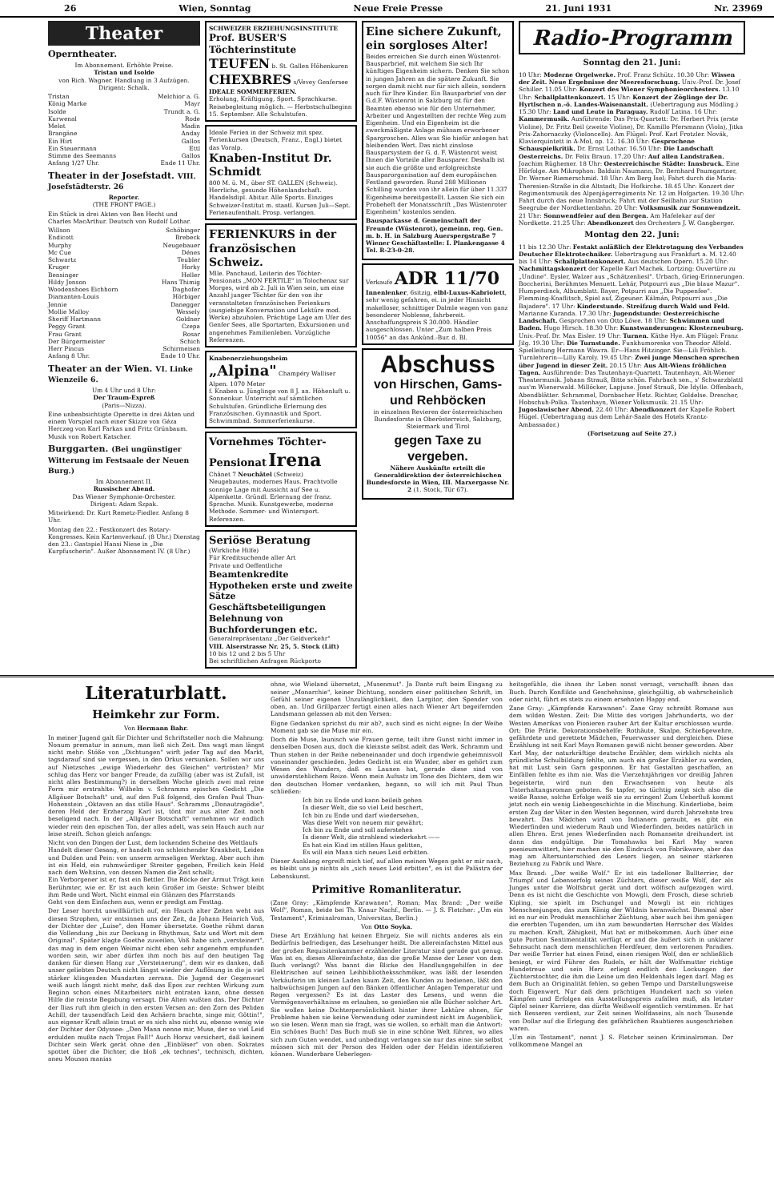26 Wien, Sonntag Neue Freie Presse 21. Juni 1931 Nr. 23969
Theater
Operntheater.
Im Abonnement. Erhöhte Preise.
Tristan und Isolde
von Rich. Wagner. Handlung in 3 Aufzügen.
Dirigent: Schalk.
Tristan Melchior a. G.
König Marke Mayr
Isolde Trundt a. G.
Kurwenal Rode
Melot Madin
Brangäne Anday
Ein Hirt Gallos
Ein Steuermann Ettl
Stimme des Seemanns Gallos
Anfang 1/27 Uhr. Ende 11 Uhr.
Theater in der Josefstadt. VIII. Josefstädterstr. 26
Reporter.
(THE FRONT PAGE.)
Ein Stück in drei Akten von Ben Hecht und Charles MacArthur. Deutsch von Rudolf Lothar.
Willson Schöbinger
Endicott Brebeck
Murphy Neugebauer
Mc Cue Dénes
Schwartz Teubler
Kruger Horky
Bensinger Heller
Hildy Jonson Hans Thimig
Woodenshoes Eichhorn Daghofer
Diamanten-Louis Hörbiger
Jennie Danegger
Mollie Malloy Wessely
Sheriff Hartmann Goldner
Peggy Grant Czepa
Frau Grant Rosar
Der Bürgermeister Schich
Herr Pincus Schirmeisen
Anfang 8 Uhr. Ende 10 Uhr.
Theater an der Wien. VI. Linke Wienzeile 6.
Um 4 Uhr und 8 Uhr:
Der Traum-Expreß
(Paris—Nizza).
Eine unbeabsichtigte Operette in drei Akten und einem Vorspiel nach einer Skizze von Géza Herczeg von Karl Farkas und Fritz Grünbaum. Musik von Robert Katscher.
Burggarten. (Bei ungünstiger Witterung im Festsaale der Neuen Burg.)
Im Abonnement II.
Russischer Abend.
Das Wiener Symphonie-Orchester.
Dirigent: Adam Szpak.
Mitwirkend: Dr. Kurt Remetz-Fiedler. Anfang 8 Uhr.
Montag den 22.: Festkonzert des Rotary-Kongresses. Kein Kartenverkauf. (8 Uhr.) Dienstag den 23.: Gastspiel Hansi Niese in „Die Kurpfuscherin". Außer Abonnement IV. (8 Uhr.)
SCHWEIZER ERZIEHUNGSINSTITUTE
Prof. BUSER'S Töchterinstitute
TEUFEN b. St. Gallen Höhenkuren
CHEXBRES s/Vevey Genfersee
IDEALE SOMMERFERIEN.
Erholung, Kräftigung, Sport. Sprachkurse. Reisebegleitung möglich. — Herbstschulbeginn 15. September. Alle Schulstufen.
Ideale Ferien in der Schweiz mit spez. Ferienkursen (Deutsch, Franz., Engl.) bietet das Voralp.
Knaben-Institut Dr. Schmidt
800 M. ü. M., über ST. GALLEN (Schweiz). Herrliche, gesunde Höhenlandschaft. Handelsdipl. Abitur. Alle Sports. Einziges Schweizer-Institut m. staatl. Kursen Juli—Sept. Ferienaufenthalt. Prosp. verlangen.
FERIENKURS in der französischen Schweiz.
Mlle. Panchaud, Leiterin des Töchter-Pensionats „MON FERTILE" in Tolochenaz sur Morges, wird ab 2. Juli in Wien sein, um eine Anzahl junger Töchter für den von ihr veranstalteten französischen Ferienkurs (ausgiebige Konversation und Lektüre mod. Werke) abzuholen. Prächtige Lage am Ufer des Genfer Sees, alle Sportarten, Exkursionen und angenehmes Familienleben. Vorzügliche Referenzen.
Knabenerziehungsheim
„Alpina" Champéry Walliser Alpen. 1070 Meter
f. Knaben u. Jünglinge von 8 J. an. Höhenluft u. Sonnenkur. Unterricht auf sämtlichen Schulstufen. Gründliche Erlernung des Französischen. Gymnastik und Sport. Schwimmbad. Sommerferienkurse.
Vornehmes Töchter-Pensionat Irena
Chânet 7 Neuchâtel (Schweiz)
Neugebautes, modernes Haus. Prachtvolle sonnige Lage mit Aussicht auf See u. Alpenkette. Gründl. Erlernung der franz. Sprache. Musik. Kunstgewerbe, moderne Methode. Sommer- und Wintersport. Referenzen.
Seriöse Beratung
(Wirkliche Hilfe)
Für Kreditsuchende aller Art
Private und Oeffentliche
Beamtenkredite
Hypotheken erste und zweite Sätze
Geschäftsbeteiligungen
Belehnung von Buchforderungen etc.
Generalrepräsentanz „Der Geldverkehr"
VIII. Alserstrasse Nr. 25, 5. Stock (Lift)
10 bis 12 und 2 bis 5 Uhr
Bei schriftlichen Anfragen Rückporto
Eine sichere Zukunft, ein sorgloses Alter!
Beides erreichen Sie durch einen Wüstenrot-Bausparbrief, mit welchem Sie sich Ihr künftiges Eigenheim sichern. Denken Sie schon in jungen Jahren an die spätere Zukunft. Sie sorgen damit nicht nur für sich allein, sondern auch für Ihre Kinder. Ein Bausparbrief von der G.d.F. Wüstenrot in Salzburg ist für den Beamten ebenso wie für den Unternehmer, Arbeiter und Angestellten der rechte Weg zum Eigenheim. Und ein Eigenheim ist die zweckmäßigste Anlage mühsam erworbener Spargroschen. Alles was Sie hiefür anlegen hat bleibenden Wert. Das nicht zinslose Bausparsystem der G. d. F. Wüstenrot weist Ihnen die Vorteile aller Bausparer. Deshalb ist sie auch die größte und erfolgreichste Bausparorganisation auf dem europäischen Festland geworden. Rund 288 Millionen Schilling wurden von ihr allein für über 11.337 Eigenheime bereitgestellt. Lassen Sie sich ein Probeheft der Monatsschrift „Das Wüstenroter Eigenheim" kostenlos senden.
Bausparkasse d. Gemeinschaft der Freunde (Wüstenrot), gemeinn. reg. Gen. m. b. H. in Salzburg Auerspergstraße 7
Wiener Geschäftsstelle: I. Plankengasse 4 Tel. R-23-0-28.
Verkaufe ADR 11/70
Innenlenker, 6sitzig, elbl-Luxus-Kabriolett, sehr wenig gefahren, ei. in jeder Hinsicht makelloser, schnittiger Dalmle wagen von ganz besonderer Noblesse, fahrbereit. Anschaffungspreis S 30.000. Händler ausgeschlossen. Unter „Zum halben Preis 10056" an das Ankünd.-Bur. d. Bl.
Abschuss
von Hirschen, Gams- und Rehböcken
in einzelnen Revieren der österreichischen Bundesforste in Oberösterreich, Salzburg, Steiermark und Tirol
gegen Taxe zu vergeben.
Nähere Auskünfte erteilt die Generaldirektion der österreichischen Bundesforste in Wien, III. Marxergasse Nr. 2 (1. Stock, Tür 67).
Radio-Programm
Sonntag den 21. Juni:
10 Uhr: Moderne Orgelwerke. Prof. Franz Schütz. 10.30 Uhr: Wissen der Zeit. Neue Ergebnisse der Meeresforschung. Univ.-Prof. Dr. Josef Schiller. 11.05 Uhr: Konzert des Wiener Symphonieorchesters. 13.10 Uhr: Schallplattenkonzert. 15 Uhr: Konzert der Zöglinge der Dr. Hyrtlschen n.-ö. Landes-Waisenanstalt. (Uebertragung aus Mödling.) 15.30 Uhr: Land und Leute in Paraguay. Rudolf Latina. 16 Uhr: Kammermusik. Ausführende: Das Prix-Quartett: Dr. Herbert Prix (erste Violine), Dr. Fritz Beil (zweite Violine), Dr. Kamillo Pfersmann (Viola), Jitka Prix-Zahornaczky (Violoncello). Am Flügel: Prof. Karl Frotzler. Novák, Klavierquintett in A-Mol, op. 12. 16.30 Uhr: Gesprochene Schauspielkritik. Dr. Ernst Lothar. 16.50 Uhr: Die Landschaft Oesterreichs. Dr. Felix Braun. 17.20 Uhr: Auf allen Landstraßen. Joachim Rüghe‌mer. 18 Uhr: Oesterreichische Städte: Innsbruck. Eine Hörfolge. Am Mikrophon: Balduin Naumann, Dr. Bernhard Paumgartner, Dr. Werner Riemerschmid. 18 Uhr: Am Berg Isel; Fahrt durch die Maria-Theresien-Straße in die Altstadt; Die Hofkirche. 18.45 Uhr: Konzert der Regimentsmusik des Alpenjägerregiments Nr. 12 im Hofgarten. 19.30 Uhr: Fahrt durch das neue Innsbruck; Fahrt mit der Seilbahn zur Station Seegrube der Nordkettenbahn. 20 Uhr: Volksmusik zur Sonnwendzeit. 21 Uhr: Sonnwendfeier auf den Bergen. Am Hafelekar auf der Nordkette. 21.25 Uhr: Abendkonzert des Orchesters J. W. Gangberger.
Montag den 22. Juni:
11 bis 12.30 Uhr: Festakt anläßlich der Elektrotagung des Verbandes Deutscher Elektrotechniker. Uebertragung aus Frankfurt a. M. 12.40 bis 14 Uhr: Schallplattenkonzert. Aus deutschen Opern. 15.20 Uhr: Nachmittagskonzert der Kapelle Karl Machek. Lortzing: Ouvertüre zu „Undine". Eysler, Walzer aus „Schätzenliesl". Urbach, Grieg-Erinnerungen. Boccherini, Berühmtes Menuett. Lehár, Potpourri aus „Die blaue Mazur". Humperdinck, Albumblatt. Bayer, Potpurri aus „Die Puppenfee". Flemming-Knaflitsch, Spiel auf, Zigeuner. Kálmán, Potpourri aus „Die Bajadere". 17 Uhr: Kinderstunde. Streifzug durch Wald und Feld. Marianne Kuranda. 17.30 Uhr: Jugendstunde: Oesterreichische Landschaft. Gesprochen von Otto Löwe. 18 Uhr: Schwimmen und Baden. Hugo Hirsch. 18.30 Uhr: Kunstwanderungen: Klosterneuburg. Univ.-Prof. Dr. Max Eisler. 19 Uhr: Turnen. Käthe Hye. Am Flügel: Franz Jilg. 19.30 Uhr: Die Turnstunde. Funkhumoreske von Theodor Alfeld. Spielleitung Hermann Wawra. Er—Hans Hitzinger. Sie—Lili Fröhlich. Turnlehrerin—Lilly Karoly. 19.45 Uhr: Zwei junge Menschen sprechen über Jugend in dieser Zeit. 20.15 Uhr: Aus Alt-Wiens fröhlichen Tagen. Ausführende: Das Tautenhayn-Quartett. Tautenhayn, Alt-Wiener Theatermusik. Johann Strauß, Bitte schön. Fahrbach sen., s' Schwarzblattl aus'm Wienerwald. Millöcker, Lapjune. Josef Strauß, Die Idylle. Offenbach, Abendblätter. Schrammel, Dornbacher Hetz. Richter, Goldelse. Drescher, Hobschuh-Polka. Tautenhayn, Wiener Volksmusik. 21.15 Uhr: Jugoslawischer Abend. 22.40 Uhr: Abendkonzert der Kapelle Robert Hügel. (Uebertragung aus dem Lehár-Saale des Hotels Krantz-Ambassador.)
(Fortsetzung auf Seite 27.)
Literaturblatt.
Heimkehr zur Form.
Von Hermann Bahr.
In meiner Jugend galt für Dichter und Schriftsteller noch die Mahnung: Nonum prematur in annum, man ließ sich Zeit. Das wagt man längst nicht mehr: Stöße von „Dichtungen" wirft jeder Tag auf den Markt, tagsdarauf sind sie vergessen, in den Orkus versunken. Sollen wir uns auf Nietzsches „ewige Wiederkehr des Gleichen" vertrösten? Mir schlug das Herz vor banger Freude, da zufällig (aber was ist Zufall, ist nicht alles Bestimmung?) in derselben Woche gleich zwei mal reine Form mir erstrahlte: Wilhelm v. Schramms episches Gedicht „Die Allgäuer Botschaft" und, auf den Fuß folgend, des Grafen Paul Thun-Hohenstein „Oktaven an das stille Haus". Schramms „Donautragödie", deren Held der Erzherzog Karl ist, tönt mir aus alter Zeit noch beseligend nach. In der „Allgäuer Botschaft" vernehmen wir endlich wieder rein den epischen Ton, der alles adelt, was sein Hauch auch nur leise streift. Schon gleich anfangs:
Nicht von den Dingen der Lust, dem lockenden Scheine des Weltlaufs
Handelt dieser Gesang, er handelt von schleichender Krankheit, Leiden und Dulden und Pein: von unserm armseligen Werktag. Aber auch ihm ist ein Held, ein ruhmwürdiger Streiter gegeben, Freilich kein Held nach dem Weltsinn, von dessen Namen die Zeit schallt;
Ein Verborgener ist er, fast ein Bettler. Die Röcke der Armut Trägt kein Berühmter, wie er. Er ist auch kein Großer im Geiste: Schwer bleibt ihm Rede und Wort. Nicht einmal ein Glänzen des Pfarrstands
Geht von dem Einfachen aus, wenn er predigt am Festtag.
Der Leser horcht unwillkürlich auf, ein Hauch alter Zeiten weht aus diesen Strophen, wir entsinnen uns der Zeit, da Johann Heinrich Voß, der Dichter der „Luise", den Homer übersetzte. Goethe rühmt daran die Vollendung „bis zur Deckung in Rhythmus, Satz und Wort mit dem Original". Später klagte Goethe zuweilen, Voß habe sich „versteinert", das mag in dem engen Weimar nicht eben sehr angenehm empfunden worden sein, wir aber dürfen ihm noch bis auf den heutigen Tag danken für diesen Hang zur „Versteinerung", dem wir es danken, daß unser geliebtes Deutsch nicht längst wieder der Auflösung in die ja viel stärker klingenden Mundarten zerrann. Die Jugend der Gegenwart weiß auch längst nicht mehr, daß das Epos zur rechten Wirkung zum Beginn schon eines Mitarbeiters nicht entraten kann, ohne dessen Hilfe die reinste Begabung versagt. Die Alten wußten das. Der Dichter der Ilias ruft ihm gleich in den ersten Versen an: den Zorn des Peliden Achill, der tausendfach Leid den Achäern brachte, singe mir, Göttin!", aus eigener Kraft allein traut er es sich also nicht zu, ebenso wenig wie der Dichter der Odyssee: „Den Mann nenne mir, Muse, der so viel Leid erdulden mußte nach Trojas Fall!" Auch Horaz versichert, daß keinem Dichter sein Werk gerät ohne den „Einbläser" von oben. Sokrates spottet über die Dichter, die bloß „ek technes", technisch, dichten, aneu Mouson manias
ohne, wie Wieland übersetzt, „Musenmut". Ja Dante ruft beim Eingang zu seiner „Monarchie", keiner Dichtung, sondern einer politischen Schrift, im Gefühl seiner eigenen Unzulänglichkeit, den Largitor, den Spender von oben, an. Und Grillparzer fertigt einen alles nach Wiener Art begeifernden Landsmann gelassen ab mit den Versen:
Eigne Gedanken sprichst du mir ab?, auch sind es nicht eigne: In der Weihe Moment gab sie die Muse mir ein.
Doch die Muse, launisch wie Frauen gerne, teilt ihre Gunst nicht immer in denselben Dosen aus, doch die kleinste selbst adelt das Werk. Schramm und Thun stehen in der Reihe nebeneinander und doch irgendwie geheimnisvoll voneinander geschieden. Jedes Gedicht ist ein Wunder, aber es gehört zum Wesen des Wunders, daß es Launen hat, gerade diese sind von unwiderstehlichem Reize. Wenn mein Aufsatz im Tone des Dichters, dem wir den deutschen Homer verdanken, begann, so will ich mit Paul Thun schließen:
Ich bin zu Ende und kann beileib gehen
In dieser Welt, die so viel Leid beschert,
Ich bin zu Ende und darf wiedersehen,
Was diese Welt von neuem mir gewährt;
Ich bin zu Ende und soll auferstehen
In dieser Welt, die strahlend wiederkehrt ——
Es hat ein Kind im stillen Haus gelitten,
Es will ein Mann sich neues Leid erbitten.
Dieser Ausklang ergreift mich tief, auf allen meinen Wegen geht er mir nach, es bleibt uns ja nichts als „sich neues Leid erbitten", es ist die Palästra der Lebenskunst.
Primitive Romanliteratur.
(Zane Gray: „Kämpfende Karawanen", Roman; Max Brand: „Der weiße Wolf", Roman, beide bei Th. Knaur Nachf., Berlin. — J. S. Fletcher: „Um ein Testament", Kriminalroman, Universitas, Berlin.)
Von Otto Soyka.
Diese Art Erzählung hat keinen Ehrgeiz. Sie will nichts anderes als ein Bedürfnis befriedigen, das Lesehunger heißt. Die allereinfachsten Mittel aus der großen Requisitenkammer erzählender Literatur sind gerade gut genug. Was ist es, dieses Allereinfachste, das die große Masse der Leser von dem Buch verlangt? Was bannt die Blicke des Handlungsgehilfen in der Elektrischen auf seinen Leihbibliotheksschmöker, was läßt der lesenden Verkäuferin im kleinen Laden kaum Zeit, den Kunden zu bedienen, läßt den halbwüchsigen Jungen auf den Bänken öffentlicher Anlagen Temperatur und Regen vergessen? Es ist das Laster des Lesens, und wenn die Vermögensverhältnisse es erlauben, so genießen sie alle Bücher solcher Art. Sie wollen keine Dichterpersönlichkeit hinter ihrer Lektüre ahnen, für Probleme haben sie keine Verwendung oder zumindest nicht im Augenblick, wo sie lesen. Wenn man sie fragt, was sie wollen, so erhält man die Antwort: Ein schönes Buch! Das Buch muß sie in eine schöne Welt führen, wo alles sich zum Guten wendet, und unbedingt verlangen sie nur das eine: sie selbst müssen sich mit der Person des Helden oder der Heldin identifizieren können. Wunderbare Ueberlegen-
heitsgefühle, die ihnen ihr Leben sonst versagt, verschafft ihnen das Buch. Durch Konflikte und Geschehnisse, gleichgültig, ob wahrscheinlich oder nicht, führt es stets zu einem ersehnten Happy end.
Zane Gray: „Kämpfende Karawanen": Zane Gray schreibt Romane aus dem wilden Westen. Zeit: Die Mitte des vorigen Jahrhunderts, wo der Westen Amerikas von Pionieren rauher Art der Kultur erschlossen wurde. Ort: Die Prärie. Dekorationsbehelfe: Rothäute, Skalpe, Schießgewehre, gefährdete und gerettete Mädchen, Feuerwasser und dergleichen. Diese Erzählung ist seit Karl Mays Romanen gewiß nicht besser geworden. Aber Karl May, der naturkräftige deutsche Erzähler, dem wirklich nichts als gründliche Schulbildung fehlte, um auch ein großer Erzähler zu werden, hat mit Lust sein Garn gesponnen. Er hat Gestalten geschaffen, an Einfällen fehlte es ihm nie. Was die Vierzehnjährigen vor dreißig Jahren begeisterte, wird nun den Erwachsenen von heute als Unterhaltungsroman geboten. So tapfer, so tüchtig zeigt sich also die weiße Rasse, solche Erfolge weiß sie zu erringen! Zum Ueberfluß kommt jetzt noch ein wenig Liebesgeschichte in die Mischung. Kinderliebe, beim ersten Zug der Väter in den Westen begonnen, wird durch Jahrzehnte treu bewahrt. Das Mädchen wird von Indianern geraubt, es gibt ein Wiederfinden und wiederum Raub und Wiederfinden, beides natürlich in allen Ehren. Erst jenes Wiederfinden nach Romanseite dreihundert ist dann das endgültige. Die Tomahawks bei Karl May waren poesieumwittert, hier machen sie den Eindruck von Fabrikware, aber das mag am Altersunterschied des Lesers liegen, an seiner stärkeren Beziehung zu Fabrik und Ware.
Max Brand: „Der weiße Wolf." Er ist ein tadelloser Bullterrier, der Triumpf und Lebenserfolg seines Züchters, dieser weiße Wolf, der als Junges unter die Wolfsbrut gerät und dort wölfisch aufgezogen wird. Denn es ist nicht die Geschichte von Mowgli, dem Frosch, diese schrieb Kipling, sie spielt im Dschungel und Mowgli ist ein richtiges Menschenjunges, das zum König der Wildnis heranwächst. Diesmal aber ist es nur ein Produkt menschlicher Züchtung, aber auch bei ihm genügen die ererbten Tugenden, um ihn zum bewunderten Herrscher des Waldes zu machen. Kraft, Zähigkeit, Mut hat er mitbekommen. Auch über eine gute Portion Sentimentalität verfügt er und die äußert sich in unklarer Sehnsucht nach dem menschlichen Herdfeuer, dem verlorenen Paradies. Der weiße Terrier hat einen Feind, einen riesigen Wolf, den er schließlich besiegt, er wird Führer des Rudels, er hält der Wolfsmutter richtige Hundetreue und sein Herz erliegt endlich den Lockungen der Züchterstochter, die ihm die Leine um den Heldenhals legen darf. Mag es dem Buch an Originalität fehlen, so geben Tempo und Darstellungsweise doch Eigenwert. Nur daß dem prächtigen Hundekerl nach so vielen Kämpfen und Erfolgen ein Ausstellungspreis zufallen muß, als letzter Gipfel seiner Karriere, das dürfte Weißwolf eigentlich verstimmen. Er hat sich Besseres verdient, zur Zeit seines Wolfdaseins, als noch Tausende von Dollar auf die Erlegung des gefährlichen Raubtieres ausgeschrieben waren.
„Um ein Testament", nennt J. S. Fletcher seinen Kriminalroman. Der vollkommene Mangel an